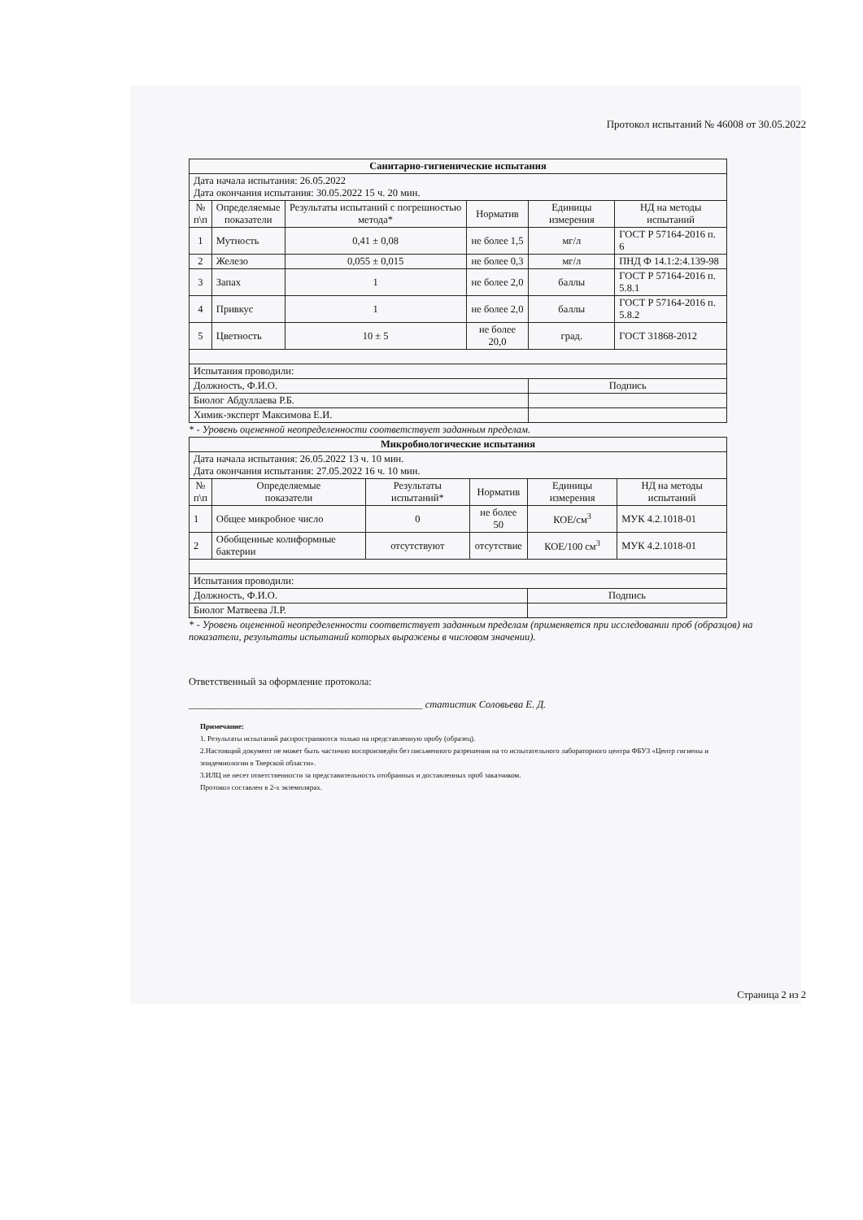Протокол испытаний № 46008 от 30.05.2022
| Санитарно-гигиенические испытания | | | | | |
| Дата начала испытания: 26.05.2022 Дата окончания испытания: 30.05.2022 15 ч. 20 мин. | | | | | |
| № п\п | Определяемые показатели | Результаты испытаний с погрешностью метода* | Норматив | Единицы измерения | НД на методы испытаний |
| 1 | Мутность | 0,41 ± 0,08 | не более 1,5 | мг/л | ГОСТ Р 57164-2016 п. 6 |
| 2 | Железо | 0,055 ± 0,015 | не более 0,3 | мг/л | ПНД Ф 14.1:2:4.139-98 |
| 3 | Запах | 1 | не более 2,0 | баллы | ГОСТ Р 57164-2016 п. 5.8.1 |
| 4 | Привкус | 1 | не более 2,0 | баллы | ГОСТ Р 57164-2016 п. 5.8.2 |
| 5 | Цветность | 10 ± 5 | не более 20,0 | град. | ГОСТ 31868-2012 |
| Испытания проводили: | | | | | |
| Должность, Ф.И.О. | | | | Подпись | |
| Биолог Абдуллаева Р.Б. | | | | | |
| Химик-эксперт Максимова Е.И. | | | | | |
* - Уровень оцененной неопределенности соответствует заданным пределам.
| Микробиологические испытания | | | | | |
| Дата начала испытания: 26.05.2022 13 ч. 10 мин. Дата окончания испытания: 27.05.2022 16 ч. 10 мин. | | | | | |
| № п\п | Определяемые показатели | Результаты испытаний* | Норматив | Единицы измерения | НД на методы испытаний |
| 1 | Общее микробное число | 0 | не более 50 | КОЕ/см<sup>3</sup> | МУК 4.2.1018-01 |
| 2 | Обобщенные колиформные бактерии | отсутствуют | отсутствие | КОЕ/100 см<sup>3</sup> | МУК 4.2.1018-01 |
| Испытания проводили: | | | | | |
| Должность, Ф.И.О. | | | | Подпись | |
| Биолог Матвеева Л.Р. | | | | | |
* - Уровень оцененной неопределенности соответствует заданным пределам (применяется при исследовании проб (образцов) на показатели, результаты испытаний которых выражены в числовом значении).
Ответственный за оформление протокола:
______________________________________________ статистик Соловьева Е. Д.
Примечание:
1. Результаты испытаний распространяются только на представленную пробу (образец).
2.Настоящий документ не может быть частично воспроизведён без письменного разрешения на то испытательного лабораторного центра ФБУЗ «Центр гигиены и эпидемиологии в Тверской области».
3.ИЛЦ не несет ответственности за представительность отобранных и доставленных проб заказчиком.
Протокол составлен в 2-х экземплярах.
Страница 2 из 2